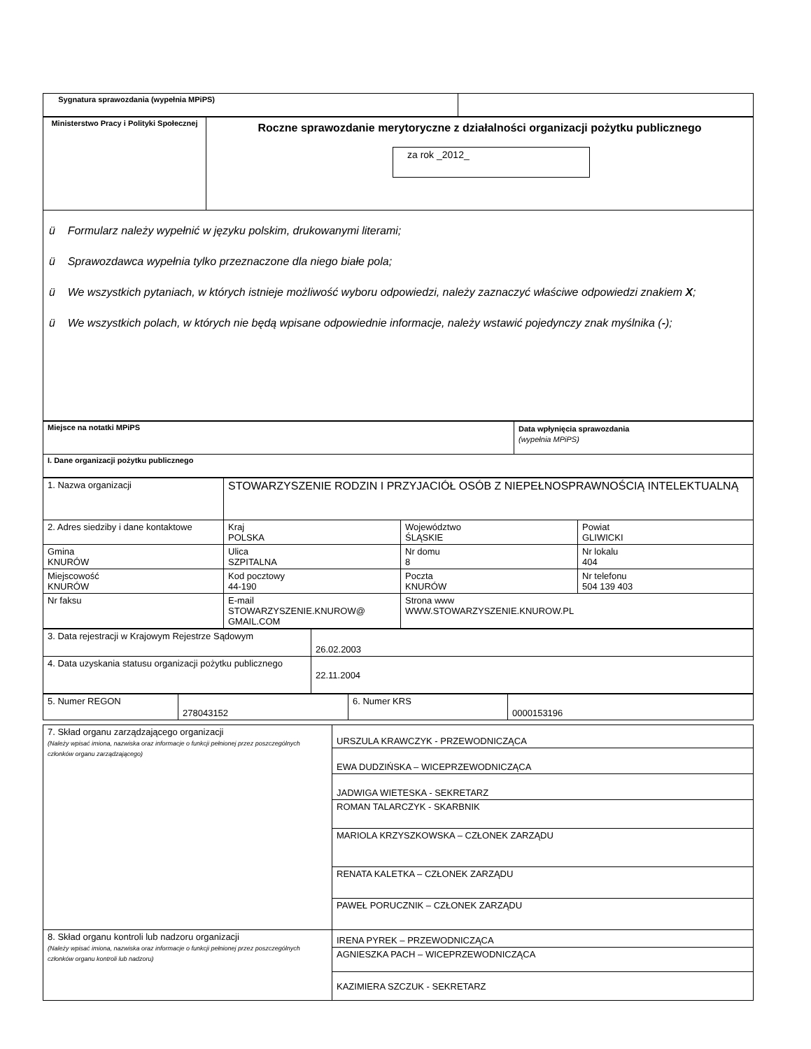| Sygnatura sprawozdania (wypełnia MPiPS) | |
| Ministerstwo Pracy i Polityki Społecznej | Roczne sprawozdanie merytoryczne z działalności organizacji pożytku publicznego za rok _2012_ |
| ü Formularz należy wypełnić w języku polskim, drukowanymi literami; ü Sprawozdawca wypełnia tylko przeznaczone dla niego białe pola; ü We wszystkich pytaniach, w których istnieje możliwość wyboru odpowiedzi, należy zaznaczyć właściwe odpowiedzi znakiem X ; ü We wszystkich polach, w których nie będą wpisane odpowiednie informacje, należy wstawić pojedynczy znak myślnika ( - ); | |
| Miejsce na notatki MPiPS | Data wpłynięcia sprawozdania (wypełnia MPiPS) |
| I. Dane organizacji pożytku publicznego | |
| 1. Nazwa organizacji | STOWARZYSZENIE RODZIN I PRZYJACIÓŁ OSÓB Z NIEPEŁNOSPRAWNOŚCIĄ INTELEKTUALNĄ | | |
| 2. Adres siedziby i dane kontaktowe | Kraj POLSKA | Województwo ŚLĄSKIE | Powiat GLIWICKI |
| Gmina KNURÓW | Ulica SZPITALNA | Nr domu 8 | Nr lokalu 404 |
| Miejscowość KNURÓW | Kod pocztowy 44-190 | Poczta KNURÓW | Nr telefonu 504 139 403 |
| Nr faksu | E-mail STOWARZYSZENIE.KNUROW@ GMAIL.COM | Strona www WWW.STOWARZYSZENIE.KNUROW.PL | |
| 3. Data rejestracji w Krajowym Rejestrze Sądowym | 26.02.2003 |
| 4. Data uzyskania statusu organizacji pożytku publicznego | 22.11.2004 |
| 5. Numer REGON | 278043152 | 6. Numer KRS | 0000153196 |
| 7. Skład organu zarządzającego organizacji (Należy wpisać imiona, nazwiska oraz informacje o funkcji pełnionej przez poszczególnych członków organu zarządzającego) | URSZULA KRAWCZYK - PRZEWODNICZĄCA |
| | EWA DUDZIŃSKA – WICEPRZEWODNICZĄCA |
| | JADWIGA WIETESKA - SEKRETARZ |
| | ROMAN TALARCZYK - SKARBNIK |
| | MARIOLA KRZYSZKOWSKA – CZŁONEK ZARZĄDU |
| | RENATA KALETKA – CZŁONEK ZARZĄDU |
| | PAWEŁ PORUCZNIK – CZŁONEK ZARZĄDU |
| 8. Skład organu kontroli lub nadzoru organizacji (Należy wpisać imiona, nazwiska oraz informacje o funkcji pełnionej przez poszczególnych członków organu kontroli lub nadzoru) | IRENA PYREK – PRZEWODNICZĄCA |
| | AGNIESZKA PACH – WICEPRZEWODNICZĄCA |
| | KAZIMIERA SZCZUK - SEKRETARZ |